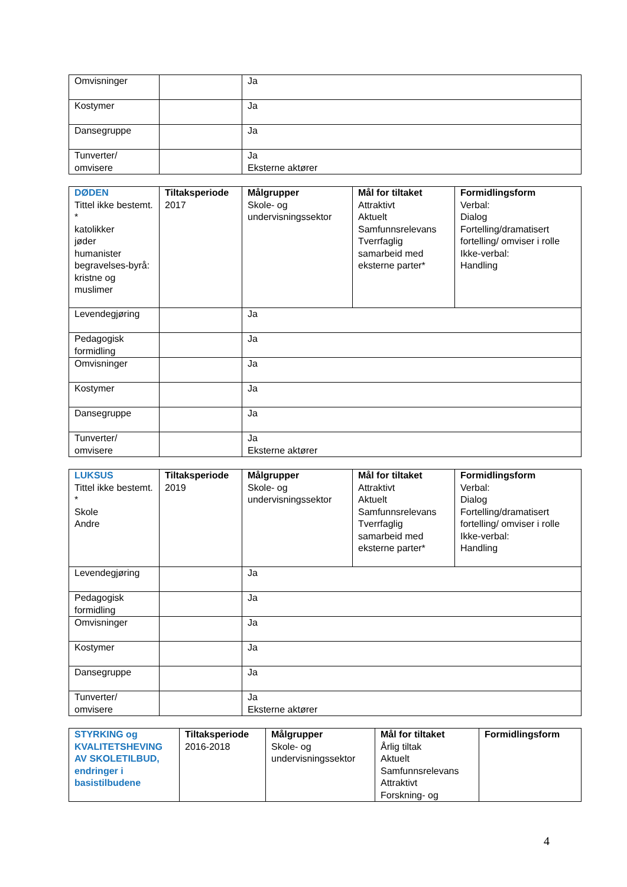| Omvisninger | | Ja |
| Kostymer | | Ja |
| Dansegruppe | | Ja |
| Tunverter/ omvisere | | Ja Eksterne aktører |
| DØDEN Tittel ikke bestemt. * katolikker jøder humanister begravelses-byrå: kristne og muslimer | Tiltaksperiode 2017 | Målgrupper Skole- og undervisningssektor | Mål for tiltaket Attraktivt Aktuelt Samfunnsrelevans Tverrfaglig samarbeid med eksterne parter* | Formidlingsform Verbal: Dialog Fortelling/dramatisert fortelling/ omviser i rolle Ikke-verbal: Handling |
| Levendegjøring | | Ja | | |
| Pedagogisk formidling | | Ja | | |
| Omvisninger | | Ja | | |
| Kostymer | | Ja | | |
| Dansegruppe | | Ja | | |
| Tunverter/ omvisere | | Ja Eksterne aktører | | |
| LUKSUS Tittel ikke bestemt. * Skole Andre | Tiltaksperiode 2019 | Målgrupper Skole- og undervisningssektor | Mål for tiltaket Attraktivt Aktuelt Samfunnsrelevans Tverrfaglig samarbeid med eksterne parter* | Formidlingsform Verbal: Dialog Fortelling/dramatisert fortelling/ omviser i rolle Ikke-verbal: Handling |
| Levendegjøring | | Ja | | |
| Pedagogisk formidling | | Ja | | |
| Omvisninger | | Ja | | |
| Kostymer | | Ja | | |
| Dansegruppe | | Ja | | |
| Tunverter/ omvisere | | Ja Eksterne aktører | | |
| STYRKING og KVALITETSHEVING AV SKOLETILBUD, endringer i basistilbudene | Tiltaksperiode 2016-2018 | Målgrupper Skole- og undervisningssektor | Mål for tiltaket Årlig tiltak Aktuelt Samfunnsrelevans Attraktivt Forskning- og | Formidlingsform |
4